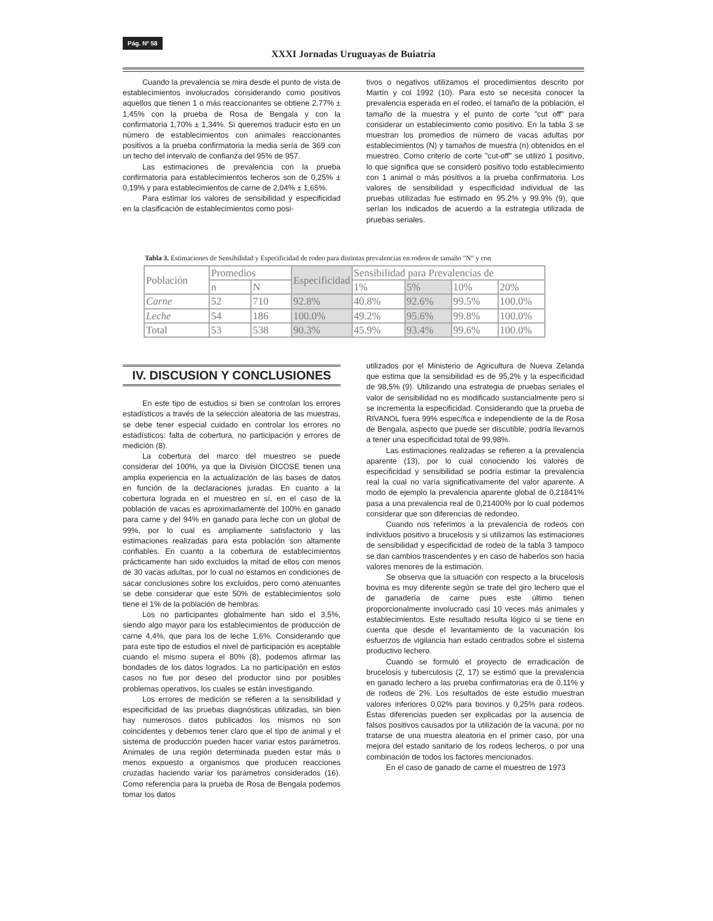Pág. Nº 58
XXXI Jornadas Uruguayas de Buiatría
Cuando la prevalencia se mira desde el punto de vista de establecimientos involucrados considerando como positivos aquellos que tienen 1 o más reaccionantes se obtiene 2,77% ± 1,45% con la prueba de Rosa de Bengala y con la confirmatoria 1,70% ± 1,34%. Si queremos traducir esto en un número de establecimientos con animales reaccionantes positivos a la prueba confirmatoria la media sería de 369 con un techo del intervalo de confianza del 95% de 957.
Las estimaciones de prevalencia con la prueba confirmatoria para establecimientos lecheros son de 0,25% ± 0,19% y para establecimientos de carne de 2,04% ± 1,65%.
Para estimar los valores de sensibilidad y especificidad en la clasificación de establecimientos como posi-
tivos o negativos utilizamos el procedimientos descrito por Martín y col 1992 (10). Para esto se necesita conocer la prevalencia esperada en el rodeo, el tamaño de la población, el tamaño de la muestra y el punto de corte "cut off" para considerar un establecimiento como positivo. En la tabla 3 se muestran los promedios de número de vacas adultas por establecimientos (N) y tamaños de muestra (n) obtenidos en el muestreo. Como criterio de corte "cut-off" se utilizó 1 positivo, lo que significa que se consideró positivo todo establecimiento con 1 animal o más positivos a la prueba confirmatoria. Los valores de sensibilidad y especificidad individual de las pruebas utilizadas fue estimado en 95.2% y 99.9% (9), que serían los indicados de acuerdo a la estrategia utilizada de pruebas seriales.
Tabla 3. Estimaciones de Sensibilidad y Especificidad de rodeo para distintas prevalencias en rodeos de tamaño "N" y con
| Población | Promedios | | Especificidad | Sensibilidad para Prevalencias de | | | |
| --- | --- | --- | --- | --- | --- | --- | --- |
| | n | N | | 1% | 5% | 10% | 20% |
| Carne | 52 | 710 | 92.8% | 40.8% | 92.6% | 99.5% | 100.0% |
| Leche | 54 | 186 | 100.0% | 49.2% | 95.6% | 99.8% | 100.0% |
| Total | 53 | 538 | 90.3% | 45.9% | 93.4% | 99.6% | 100.0% |
IV. DISCUSION Y CONCLUSIONES
En este tipo de estudios si bien se controlan los errores estadísticos a través de la selección aleatoria de las muestras, se debe tener especial cuidado en controlar los errores no estadísticos: falta de cobertura, no participación y errores de medición (8).
La cobertura del marco del muestreo se puede considerar del 100%, ya que la División DICOSE tienen una amplia experiencia en la actualización de las bases de datos en función de la declaraciones juradas. En cuanto a la cobertura lograda en el muestreo en sí, en el caso de la población de vacas es aproximadamente del 100% en ganado para carne y del 94% en ganado para leche con un global de 99%, por lo cual es ampliamente satisfactorio y las estimaciones realizadas para esta población son altamente confiables. En cuanto a la cobertura de establecimientos prácticamente han sido excluidos la mitad de ellos con menos de 30 vacas adultas, por lo cual no estamos en condiciones de sacar conclusiones sobre los excluidos, pero como atenuantes se debe considerar que este 50% de establecimientos solo tiene el 1% de la población de hembras.
Los no participantes globalmente han sido el 3,5%, siendo algo mayor para los establecimientos de producción de carne 4,4%, que para los de leche 1,6%. Considerando que para este tipo de estudios el nivel de participación es aceptable cuando el mismo supera el 80% (8), podemos afirmar las bondades de los datos logrados. La no participación en estos casos no fue por deseo del productor sino por posibles problemas operativos, los cuales se están investigando.
Los errores de medición se refieren a la sensibilidad y especificidad de las pruebas diagnósticas utilizadas, sin bien hay numerosos datos publicados los mismos no son coincidentes y debemos tener claro que el tipo de animal y el sistema de producción pueden hacer variar estos parámetros. Animales de una región determinada pueden estar más o menos expuesto a organismos que producen reacciones cruzadas haciendo variar los parámetros considerados (16). Como referencia para la prueba de Rosa de Bengala podemos tomar los datos
utilizados por el Ministerio de Agricultura de Nueva Zelanda que estima que la sensibilidad es de 95,2% y la especificidad de 98,5% (9). Utilizando una estrategia de pruebas seriales el valor de sensibilidad no es modificado sustancialmente pero si se incrementa la especificidad. Considerando que la prueba de RIVANOL fuera 99% específica e independiente de la de Rosa de Bengala, aspecto que puede ser discutible, podría llevarnos a tener una especificidad total de 99,98%.
Las estimaciones realizadas se refieren a la prevalencia aparente (13), por lo cual conociendo los valores de especificidad y sensibilidad se podría estimar la prevalencia real la cual no varía significativamente del valor aparente. A modo de ejemplo la prevalencia aparente global de 0,21841% pasa a una prevalencia real de 0,21400% por lo cual podemos considerar que son diferencias de redondeo.
Cuando nos referimos a la prevalencia de rodeos con individuos positivo a brucelosis y si utilizamos las estimaciones de sensibilidad y especificidad de rodeo de la tabla 3 tampoco se dan cambios trascendentes y en caso de haberlos son hacia valores menores de la estimación.
Se observa que la situación con respecto a la brucelosis bovina es muy diferente según se trate del giro lechero que el de ganadería de carne pues este último tienen proporcionalmente involucrado casi 10 veces más animales y establecimientos. Este resultado resulta lógico si se tiene en cuenta que desde el levantamiento de la vacunación los esfuerzos de vigilancia han estado centrados sobre el sistema productivo lechero.
Cuando se formuló el proyecto de erradicación de brucelosis y tuberculosis (2, 17) se estimó que la prevalencia en ganado lechero a las prueba confirmatorias era de 0,11% y de rodeos de 2%. Los resultados de este estudio muestran valores inferiores 0,02% para bovinos y 0,25% para rodeos. Estas diferencias pueden ser explicadas por la ausencia de falsos positivos causados por la utilización de la vacuna, por no tratarse de una muestra aleatoria en el primer caso, por una mejora del estado sanitario de los rodeos lecheros, o por una combinación de todos los factores mencionados.
En el caso de ganado de carne el muestreo de 1973